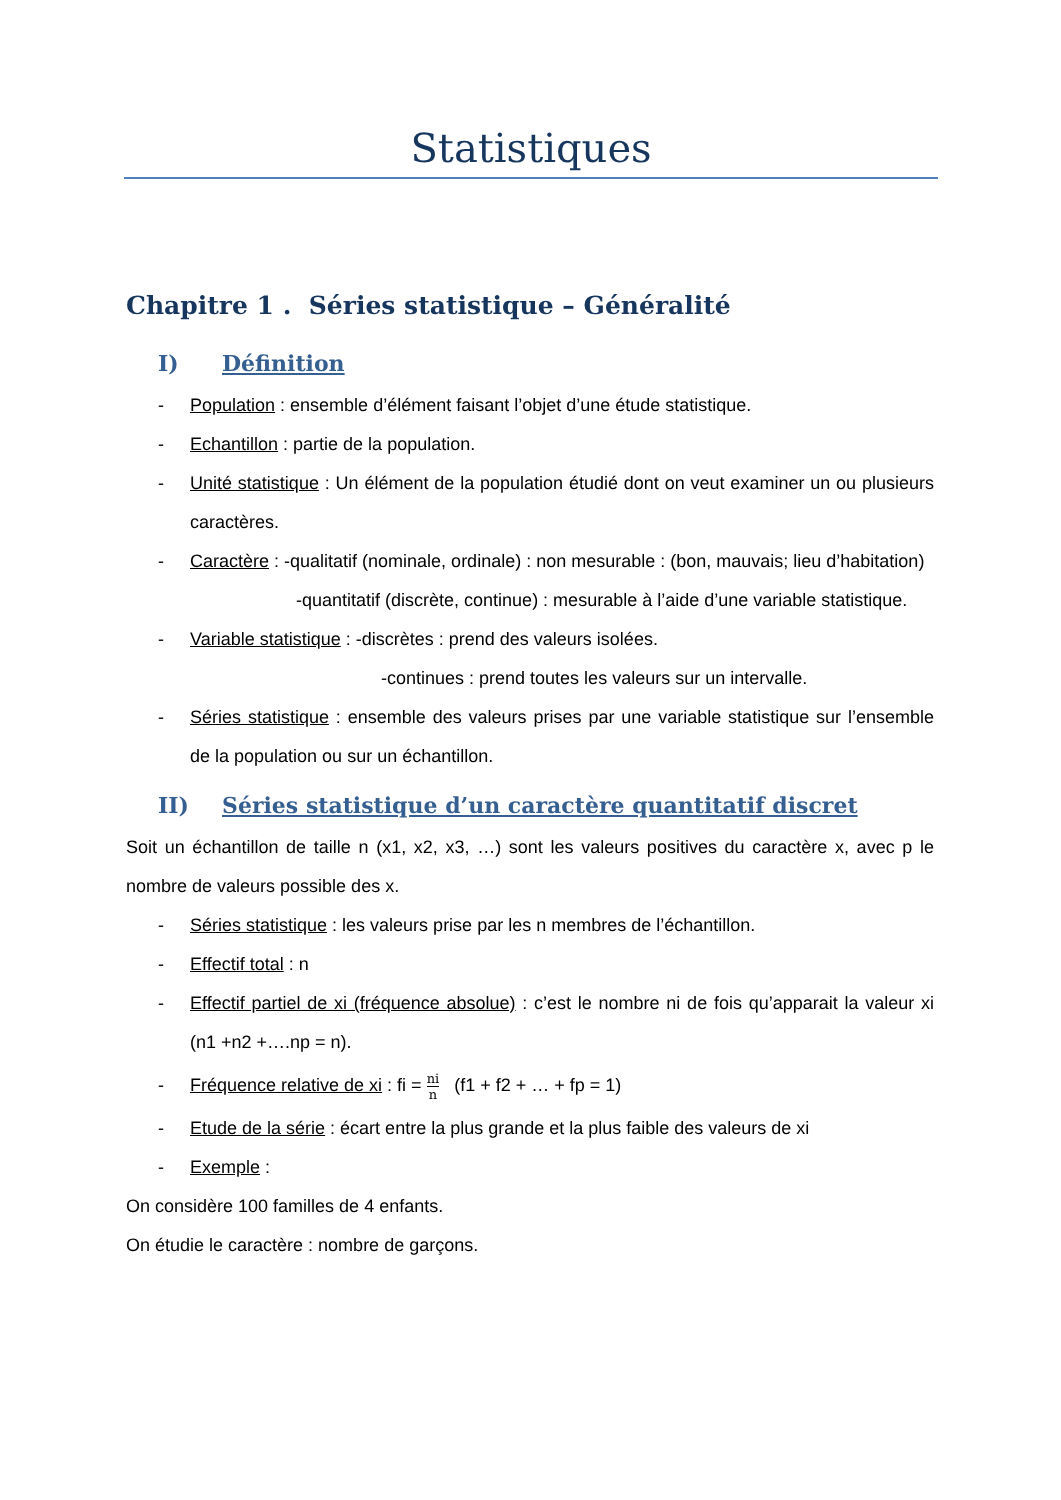Statistiques
Chapitre 1 . Séries statistique – Généralité
I) Définition
- Population : ensemble d’élément faisant l’objet d’une étude statistique.
- Echantillon : partie de la population.
- Unité statistique : Un élément de la population étudié dont on veut examiner un ou plusieurs caractères.
- Caractère : -qualitatif (nominale, ordinale) : non mesurable : (bon, mauvais; lieu d’habitation)
-quantitatif (discrète, continue) : mesurable à l’aide d’une variable statistique.
- Variable statistique : -discrètes : prend des valeurs isolées.
-continues : prend toutes les valeurs sur un intervalle.
- Séries statistique : ensemble des valeurs prises par une variable statistique sur l’ensemble de la population ou sur un échantillon.
II) Séries statistique d’un caractère quantitatif discret
Soit un échantillon de taille n (x1, x2, x3, …) sont les valeurs positives du caractère x, avec p le nombre de valeurs possible des x.
- Séries statistique : les valeurs prise par les n membres de l’échantillon.
- Effectif total : n
- Effectif partiel de xi (fréquence absolue) : c’est le nombre ni de fois qu’apparait la valeur xi (n1 +n2 +….np = n).
- Fréquence relative de xi : fi = ni n (f1 + f2 + … + fp = 1)
- Etude de la série : écart entre la plus grande et la plus faible des valeurs de xi
- Exemple :
On considère 100 familles de 4 enfants.
On étudie le caractère : nombre de garçons.